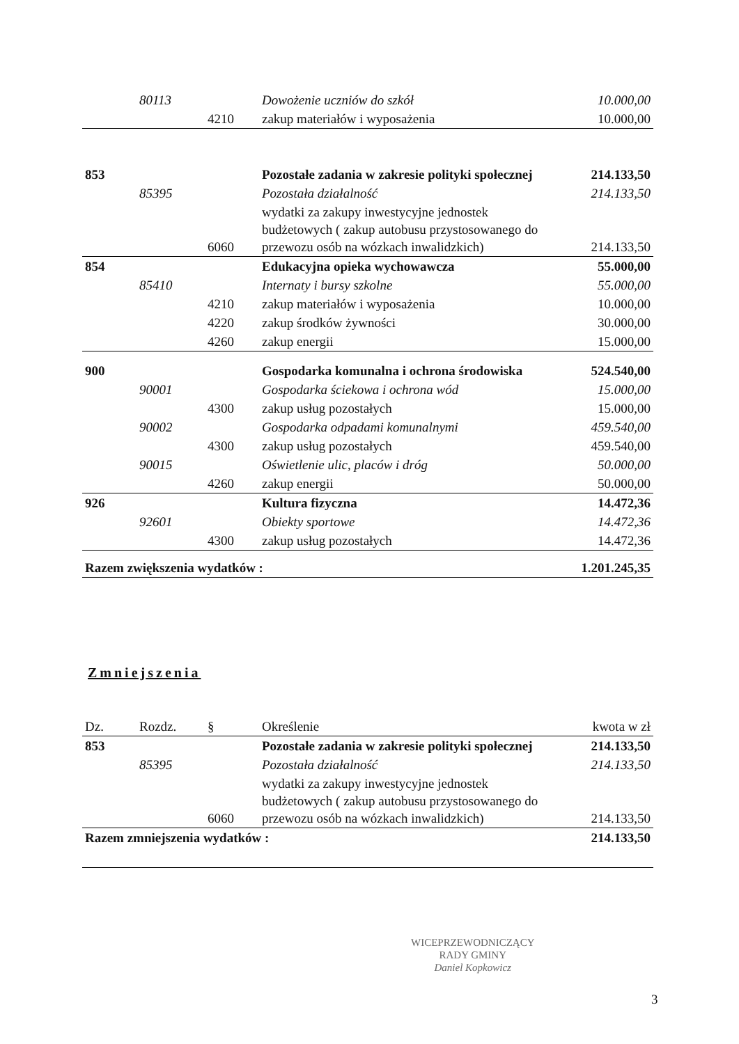| | 80113 | | Dowożenie uczniów do szkół | 10.000,00 |
| | | 4210 | zakup materiałów i wyposażenia | 10.000,00 |
| 853 | | | Pozostałe zadania w zakresie polityki społecznej | 214.133,50 |
| | 85395 | | Pozostała działalność | 214.133,50 |
| | | 6060 | wydatki za zakupy inwestycyjne jednostek budżetowych ( zakup autobusu przystosowanego do przewozu osób na wózkach inwalidzkich) | 214.133,50 |
| 854 | | | Edukacyjna opieka wychowawcza | 55.000,00 |
| | 85410 | | Internaty i bursy szkolne | 55.000,00 |
| | | 4210 | zakup materiałów i wyposażenia | 10.000,00 |
| | | 4220 | zakup środków żywności | 30.000,00 |
| | | 4260 | zakup energii | 15.000,00 |
| 900 | | | Gospodarka komunalna i ochrona środowiska | 524.540,00 |
| | 90001 | | Gospodarka ściekowa i ochrona wód | 15.000,00 |
| | | 4300 | zakup usług pozostałych | 15.000,00 |
| | 90002 | | Gospodarka odpadami komunalnymi | 459.540,00 |
| | | 4300 | zakup usług pozostałych | 459.540,00 |
| | 90015 | | Oświetlenie ulic, placów i dróg | 50.000,00 |
| | | 4260 | zakup energii | 50.000,00 |
| 926 | | | Kultura fizyczna | 14.472,36 |
| | 92601 | | Obiekty sportowe | 14.472,36 |
| | | 4300 | zakup usług pozostałych | 14.472,36 |
| Razem zwiększenia wydatków : | | | | 1.201.245,35 |
Zmniejszenia
| Dz. | Rozdz. | § | Określenie | kwota w zł |
| 853 | | | Pozostałe zadania w zakresie polityki społecznej | 214.133,50 |
| | 85395 | | Pozostała działalność | 214.133,50 |
| | | 6060 | wydatki za zakupy inwestycyjne jednostek budżetowych ( zakup autobusu przystosowanego do przewozu osób na wózkach inwalidzkich) | 214.133,50 |
| Razem zmniejszenia wydatków : | | | | 214.133,50 |
WICEPRZEWODNICZĄCY
RADY GMINY
Daniel Kopkowicz
3